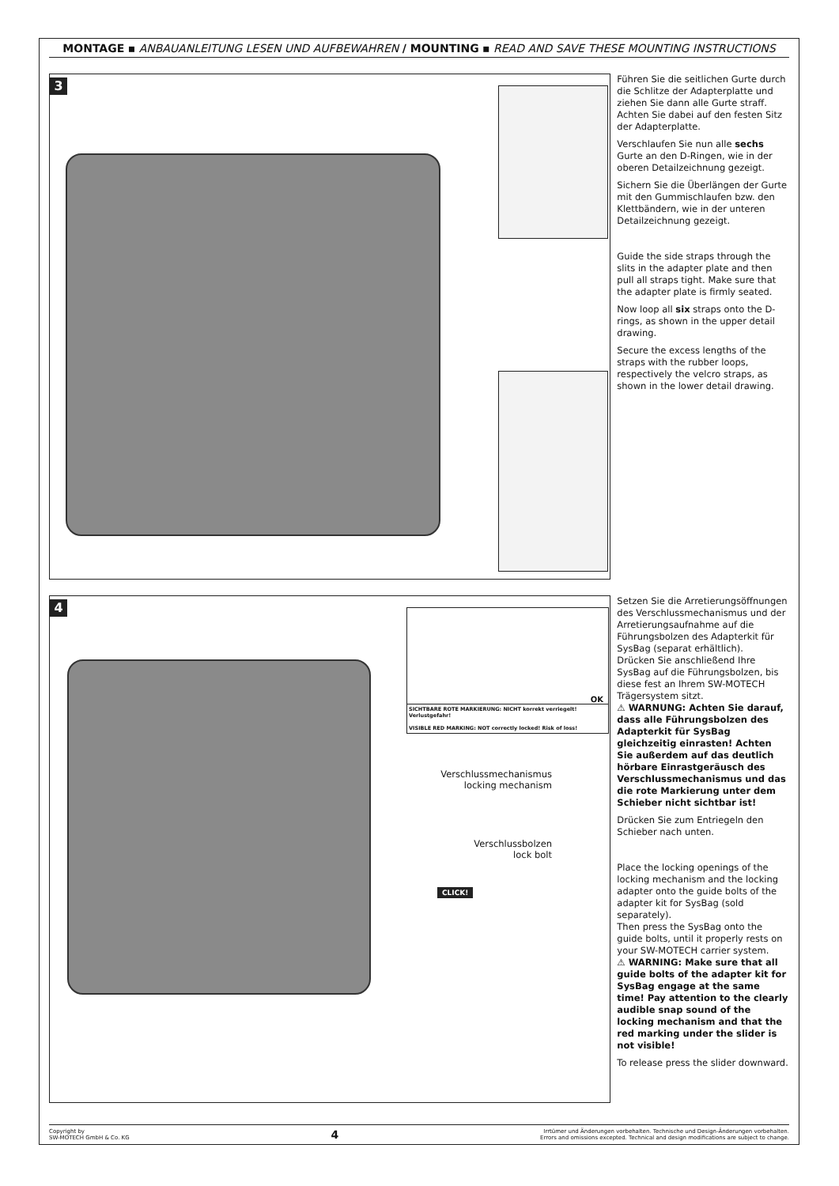MONTAGE ▪ ANBAUANLEITUNG LESEN UND AUFBEWAHREN / MOUNTING ▪ READ AND SAVE THESE MOUNTING INSTRUCTIONS
3
Führen Sie die seitlichen Gurte durch die Schlitze der Adapterplatte und ziehen Sie dann alle Gurte straff. Achten Sie dabei auf den festen Sitz der Adapterplatte.
Verschlaufen Sie nun alle sechs Gurte an den D-Ringen, wie in der oberen Detailzeichnung gezeigt.
Sichern Sie die Überlängen der Gurte mit den Gummischlaufen bzw. den Klettbändern, wie in der unteren Detailzeichnung gezeigt.
Guide the side straps through the slits in the adapter plate and then pull all straps tight. Make sure that the adapter plate is firmly seated.
Now loop all six straps onto the D-rings, as shown in the upper detail drawing.
Secure the excess lengths of the straps with the rubber loops, respectively the velcro straps, as shown in the lower detail drawing.
4
SICHTBARE ROTE MARKIERUNG: NICHT korrekt verriegelt! Verlustgefahr!
VISIBLE RED MARKING: NOT correctly locked! Risk of loss!
OK
Verschlussmechanismus
locking mechanism
Verschlussbolzen
lock bolt
CLICK!
Setzen Sie die Arretierungsöff­nungen des Verschlussmechanis­mus und der Arretierungsaufnahme auf die Führungsbolzen des Adapterkit für SysBag (separat erhältlich).
Drücken Sie anschließend Ihre SysBag auf die Führungsbolzen, bis diese fest an Ihrem SW-MOTECH Trägersystem sitzt.
⚠ WARNUNG: Achten Sie darauf, dass alle Führungsbolzen des Adapterkit für SysBag gleichzeitig einrasten! Achten Sie außerdem auf das deutlich hörbare Einrast­geräusch des Verschlussmecha­nismus und das die rote Markie­rung unter dem Schieber nicht sichtbar ist!
Drücken Sie zum Entriegeln den Schieber nach unten.
Place the locking openings of the locking mechanism and the locking adapter onto the guide bolts of the adapter kit for SysBag (sold separately).
Then press the SysBag onto the guide bolts, until it properly rests on your SW-MOTECH carrier system.
⚠ WARNING: Make sure that all guide bolts of the adapter kit for SysBag engage at the same time! Pay attention to the clearly audible snap sound of the locking mech­anism and that the red marking under the slider is not visible!
To release press the slider downward.
Copyright by
SW-MOTECH GmbH & Co. KG
4
Irrtümer und Änderungen vorbehalten. Technische und Design-Änderungen vorbehalten.
Errors and omissions excepted. Technical and design modifications are subject to change.